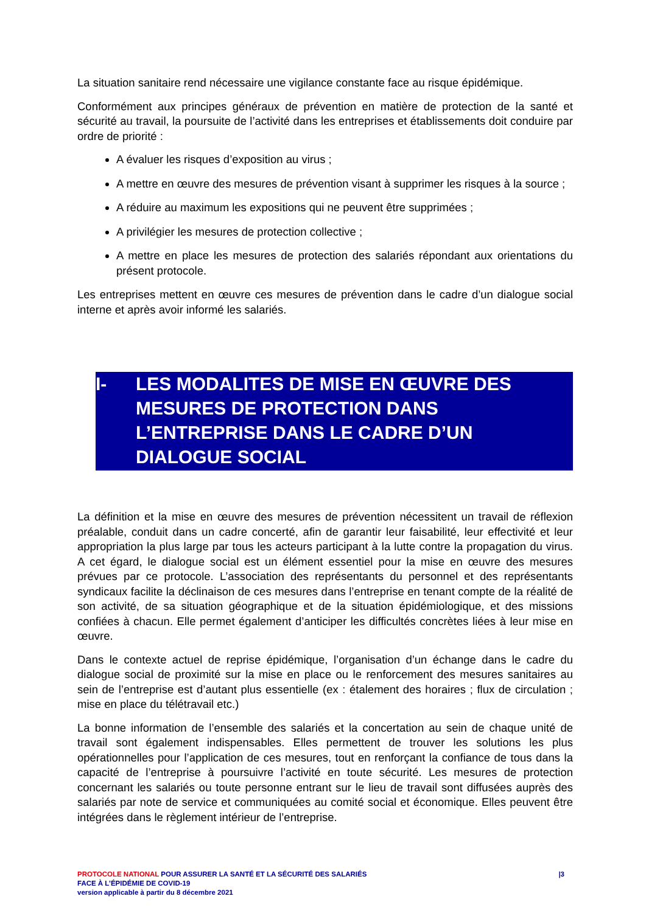La situation sanitaire rend nécessaire une vigilance constante face au risque épidémique.
Conformément aux principes généraux de prévention en matière de protection de la santé et sécurité au travail, la poursuite de l’activité dans les entreprises et établissements doit conduire par ordre de priorité :
A évaluer les risques d’exposition au virus ;
A mettre en œuvre des mesures de prévention visant à supprimer les risques à la source ;
A réduire au maximum les expositions qui ne peuvent être supprimées ;
A privilégier les mesures de protection collective ;
A mettre en place les mesures de protection des salariés répondant aux orientations du présent protocole.
Les entreprises mettent en œuvre ces mesures de prévention dans le cadre d’un dialogue social interne et après avoir informé les salariés.
I- LES MODALITES DE MISE EN ŒUVRE DES MESURES DE PROTECTION DANS L’ENTREPRISE DANS LE CADRE D’UN DIALOGUE SOCIAL
La définition et la mise en œuvre des mesures de prévention nécessitent un travail de réflexion préalable, conduit dans un cadre concerté, afin de garantir leur faisabilité, leur effectivité et leur appropriation la plus large par tous les acteurs participant à la lutte contre la propagation du virus. A cet égard, le dialogue social est un élément essentiel pour la mise en œuvre des mesures prévues par ce protocole. L’association des représentants du personnel et des représentants syndicaux facilite la déclinaison de ces mesures dans l’entreprise en tenant compte de la réalité de son activité, de sa situation géographique et de la situation épidémiologique, et des missions confiées à chacun. Elle permet également d’anticiper les difficultés concrètes liées à leur mise en œuvre.
Dans le contexte actuel de reprise épidémique, l’organisation d’un échange dans le cadre du dialogue social de proximité sur la mise en place ou le renforcement des mesures sanitaires au sein de l’entreprise est d’autant plus essentielle (ex : étalement des horaires ; flux de circulation ; mise en place du télétravail etc.)
La bonne information de l’ensemble des salariés et la concertation au sein de chaque unité de travail sont également indispensables. Elles permettent de trouver les solutions les plus opérationnelles pour l’application de ces mesures, tout en renforçant la confiance de tous dans la capacité de l’entreprise à poursuivre l’activité en toute sécurité. Les mesures de protection concernant les salariés ou toute personne entrant sur le lieu de travail sont diffusées auprès des salariés par note de service et communiquées au comité social et économique. Elles peuvent être intégrées dans le règlement intérieur de l’entreprise.
PROTOCOLE NATIONAL POUR ASSURER LA SANTÉ ET LA SÉCURITÉ DES SALARIÉS |3
FACE À L’ÉPIDÉMIE DE COVID-19
version applicable à partir du 8 décembre 2021